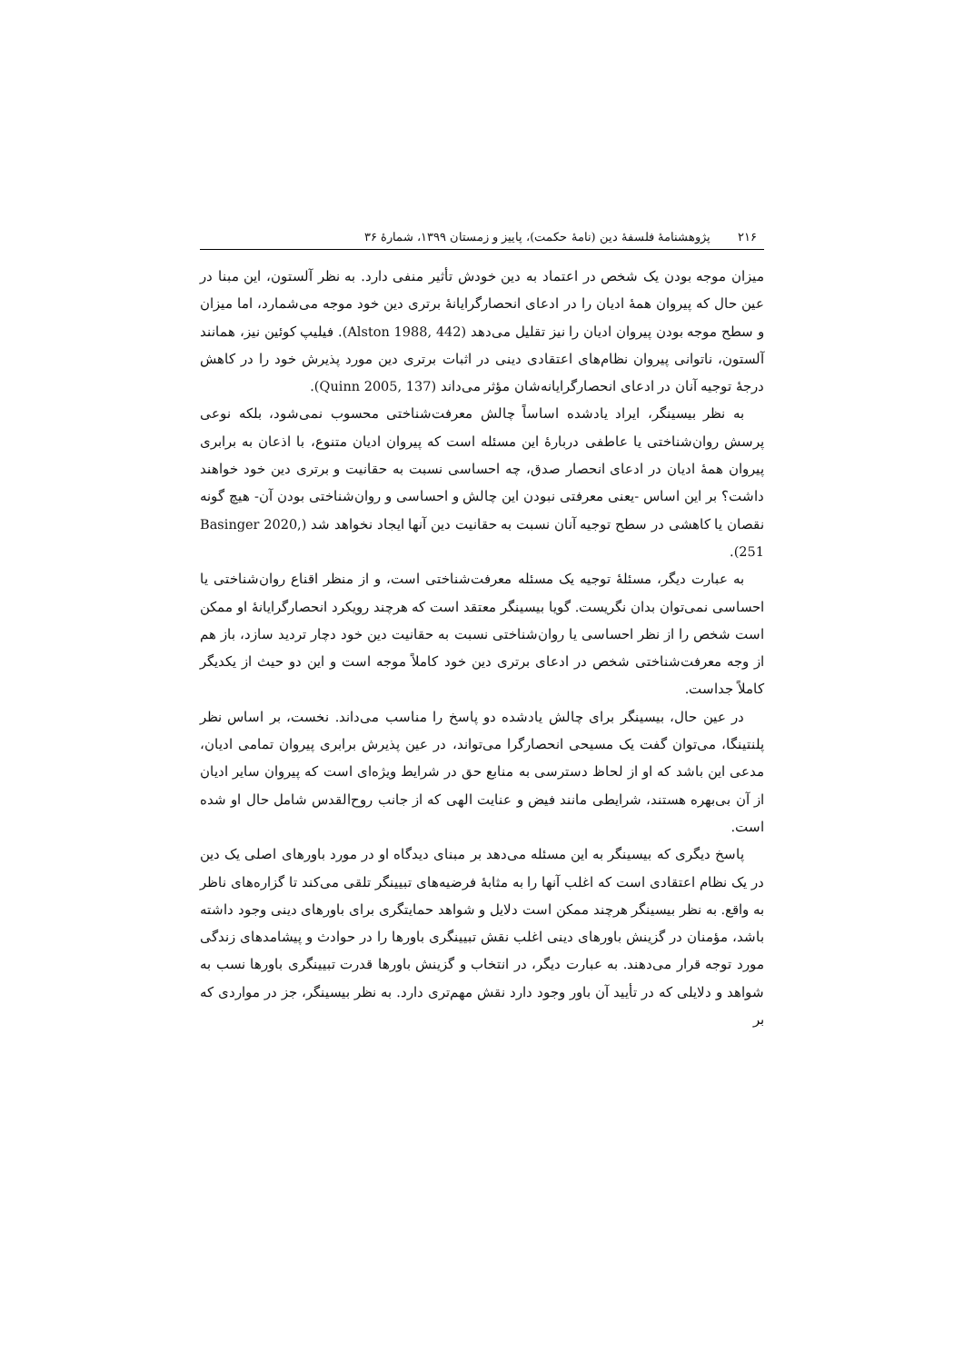۲۱۶ پژوهشنامهٔ فلسفهٔ دین (نامهٔ حکمت)، پاییز و زمستان ۱۳۹۹، شمارهٔ ۳۶
میزان موجه بودن یک شخص در اعتماد به دین خودش تأثیر منفی دارد. به نظر آلستون، این مبنا در عین حال که پیروان همهٔ ادیان را در ادعای انحصارگرایانهٔ برتری دین خود موجه می‌شمارد، اما میزان و سطح موجه بودن پیروان ادیان را نیز تقلیل می‌دهد (Alston 1988, 442). فیلیپ کوئین نیز، همانند آلستون، ناتوانی پیروان نظام‌های اعتقادی دینی در اثبات برتری دین مورد پذیرش خود را در کاهش درجهٔ توجیه آنان در ادعای انحصارگرایانه‌شان مؤثر می‌داند (Quinn 2005, 137).
به نظر بیسینگر، ایراد یادشده اساساً چالش معرفت‌شناختی محسوب نمی‌شود، بلکه نوعی پرسش روان‌شناختی یا عاطفی دربارهٔ این مسئله است که پیروان ادیان متنوع، با اذعان به برابری پیروان همهٔ ادیان در ادعای انحصار صدق، چه احساسی نسبت به حقانیت و برتری دین خود خواهند داشت؟ بر این اساس -یعنی معرفتی نبودن این چالش و احساسی و روان‌شناختی بودن آن- هیچ گونه نقصان یا کاهشی در سطح توجیه آنان نسبت به حقانیت دین آنها ایجاد نخواهد شد (Basinger 2020, 251).
به عبارت دیگر، مسئلهٔ توجیه یک مسئله معرفت‌شناختی است، و از منظر اقناع روان‌شناختی یا احساسی نمی‌توان بدان نگریست. گویا بیسینگر معتقد است که هرچند رویکرد انحصارگرایانهٔ او ممکن است شخص را از نظر احساسی یا روان‌شناختی نسبت به حقانیت دین خود دچار تردید سازد، باز هم از وجه معرفت‌شناختی شخص در ادعای برتری دین خود کاملاً موجه است و این دو حیث از یکدیگر کاملاً جداست.
در عین حال، بیسینگر برای چالش یادشده دو پاسخ را مناسب می‌داند. نخست، بر اساس نظر پلنتینگا، می‌توان گفت یک مسیحی انحصارگرا می‌تواند، در عین پذیرش برابری پیروان تمامی ادیان، مدعی این باشد که او از لحاظ دسترسی به منابع حق در شرایط ویژه‌ای است که پیروان سایر ادیان از آن بی‌بهره هستند، شرایطی مانند فیض و عنایت الهی که از جانب روح‌القدس شامل حال او شده است.
پاسخ دیگری که بیسینگر به این مسئله می‌دهد بر مبنای دیدگاه او در مورد باورهای اصلی یک دین در یک نظام اعتقادی است که اغلب آنها را به مثابهٔ فرضیه‌های تبیینگر تلقی می‌کند تا گزاره‌های ناظر به واقع. به نظر بیسینگر هرچند ممکن است دلایل و شواهد حمایتگری برای باورهای دینی وجود داشته باشد، مؤمنان در گزینش باورهای دینی اغلب نقش تبیینگری باورها را در حوادث و پیشامدهای زندگی مورد توجه قرار می‌دهند. به عبارت دیگر، در انتخاب و گزینش باورها قدرت تبیینگری باورها نسب به شواهد و دلایلی که در تأیید آن باور وجود دارد نقش مهم‌تری دارد. به نظر بیسینگر، جز در مواردی که بر